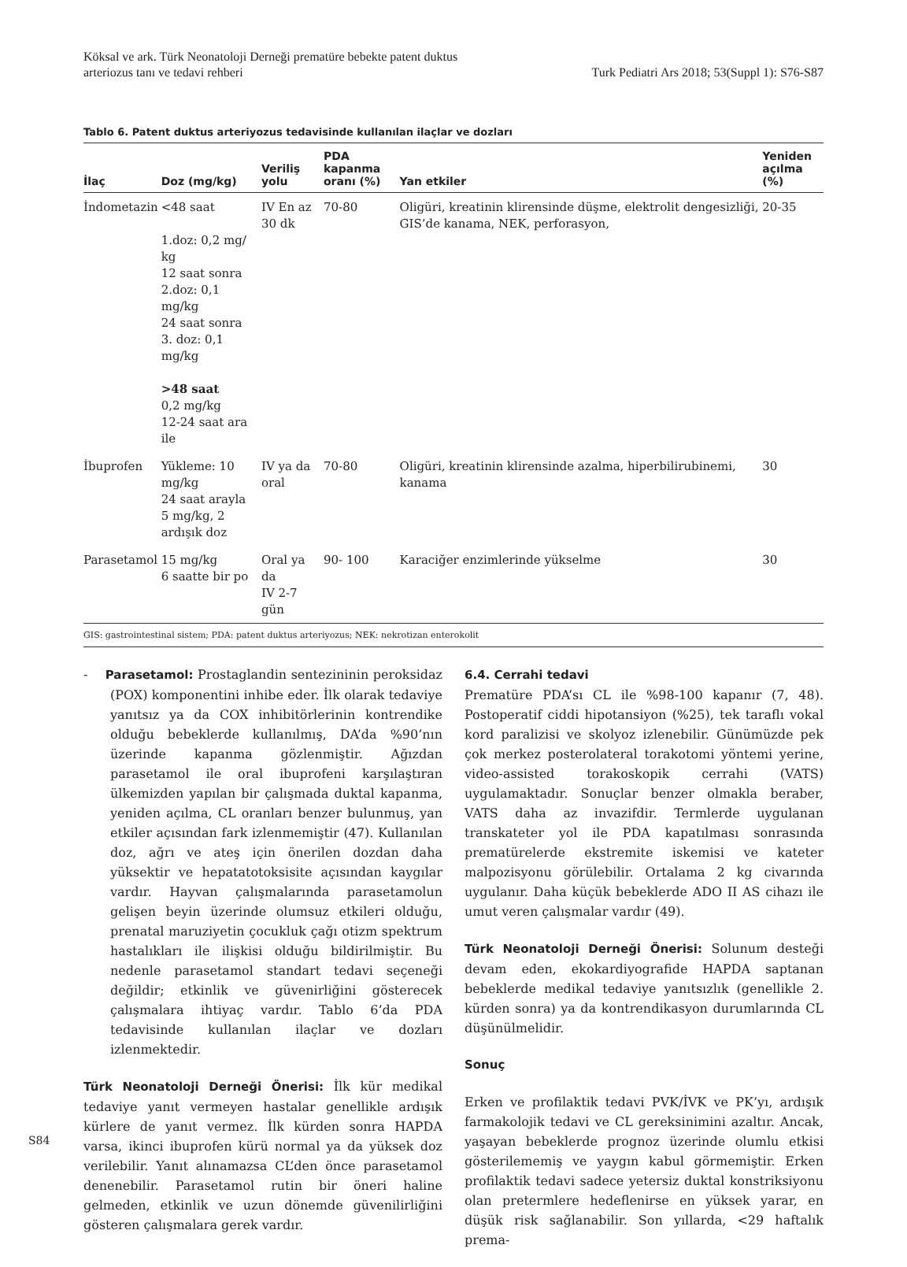Köksal ve ark. Türk Neonatoloji Derneği prematüre bebekte patent duktus
arteriozus tanı ve tedavi rehberi
Turk Pediatri Ars 2018; 53(Suppl 1): S76-S87
Tablo 6. Patent duktus arteriyozus tedavisinde kullanılan ilaçlar ve dozları
| İlaç | Doz (mg/kg) | Veriliş yolu | PDA kapanma oranı (%) | Yan etkiler | Yeniden açılma (%) |
| --- | --- | --- | --- | --- | --- |
| İndometazin | <48 saat 1.doz: 0,2 mg/ kg 12 saat sonra 2.doz: 0,1 mg/kg 24 saat sonra 3. doz: 0,1 mg/kg >48 saat 0,2 mg/kg 12-24 saat ara ile | IV En az 30 dk | 70-80 | Oligüri, kreatinin klirensinde düşme, elektrolit dengesizliği, GIS’de kanama, NEK, perforasyon, | 20-35 |
| İbuprofen | Yükleme: 10 mg/kg 24 saat arayla 5 mg/kg, 2 ardışık doz | IV ya da oral | 70-80 | Oligüri, kreatinin klirensinde azalma, hiperbilirubinemi, kanama | 30 |
| Parasetamol | 15 mg/kg 6 saatte bir po | Oral ya da IV 2-7 gün | 90- 100 | Karaciğer enzimlerinde yükselme | 30 |
GIS: gastrointestinal sistem; PDA: patent duktus arteriyozus; NEK: nekrotizan enterokolit
- Parasetamol: Prostaglandin sentezininin peroksidaz (POX) komponentini inhibe eder. İlk olarak tedaviye yanıtsız ya da COX inhibitörlerinin kontrendike olduğu bebeklerde kullanılmış, DA’da %90’nın üzerinde kapanma gözlenmiştir. Ağızdan parasetamol ile oral ibuprofeni karşılaştıran ülkemizden yapılan bir çalışmada duktal kapanma, yeniden açılma, CL oranları benzer bulunmuş, yan etkiler açısından fark izlenmemiştir (47). Kullanılan doz, ağrı ve ateş için önerilen dozdan daha yüksektir ve hepatatotoksisite açısından kaygılar vardır. Hayvan çalışmalarında parasetamolun gelişen beyin üzerinde olumsuz etkileri olduğu, prenatal maruziyetin çocukluk çağı otizm spektrum hastalıkları ile ilişkisi olduğu bildirilmiştir. Bu nedenle parasetamol standart tedavi seçeneği değildir; etkinlik ve güvenirliğini gösterecek çalışmalara ihtiyaç vardır. Tablo 6’da PDA tedavisinde kullanılan ilaçlar ve dozları izlenmektedir.
Türk Neonatoloji Derneği Önerisi: İlk kür medikal tedaviye yanıt vermeyen hastalar genellikle ardışık kürlere de yanıt vermez. İlk kürden sonra HAPDA varsa, ikinci ibuprofen kürü normal ya da yüksek doz verilebilir. Yanıt alınamazsa CL’den önce parasetamol denenebilir. Parasetamol rutin bir öneri haline gelmeden, etkinlik ve uzun dönemde güvenilirliğini gösteren çalışmalara gerek vardır.
6.4. Cerrahi tedavi
Prematüre PDA’sı CL ile %98-100 kapanır (7, 48). Postoperatif ciddi hipotansiyon (%25), tek taraflı vokal kord paralizisi ve skolyoz izlenebilir. Günümüzde pek çok merkez posterolateral torakotomi yöntemi yerine, video-assisted torakoskopik cerrahi (VATS) uygulamaktadır. Sonuçlar benzer olmakla beraber, VATS daha az invazifdir. Termlerde uygulanan transkateter yol ile PDA kapatılması sonrasında prematürelerde ekstremite iskemisi ve kateter malpozisyonu görülebilir. Ortalama 2 kg civarında uygulanır. Daha küçük bebeklerde ADO II AS cihazı ile umut veren çalışmalar vardır (49).
Türk Neonatoloji Derneği Önerisi: Solunum desteği devam eden, ekokardiyografide HAPDA saptanan bebeklerde medikal tedaviye yanıtsızlık (genellikle 2. kürden sonra) ya da kontrendikasyon durumlarında CL düşünülmelidir.
Sonuç
Erken ve profilaktik tedavi PVK/İVK ve PK’yı, ardışık farmakolojik tedavi ve CL gereksinimini azaltır. Ancak, yaşayan bebeklerde prognoz üzerinde olumlu etkisi gösterilememiş ve yaygın kabul görmemiştir. Erken profilaktik tedavi sadece yetersiz duktal konstriksiyonu olan pretermlere hedeflenirse en yüksek yarar, en düşük risk sağlanabilir. Son yıllarda, <29 haftalık prema-
S84